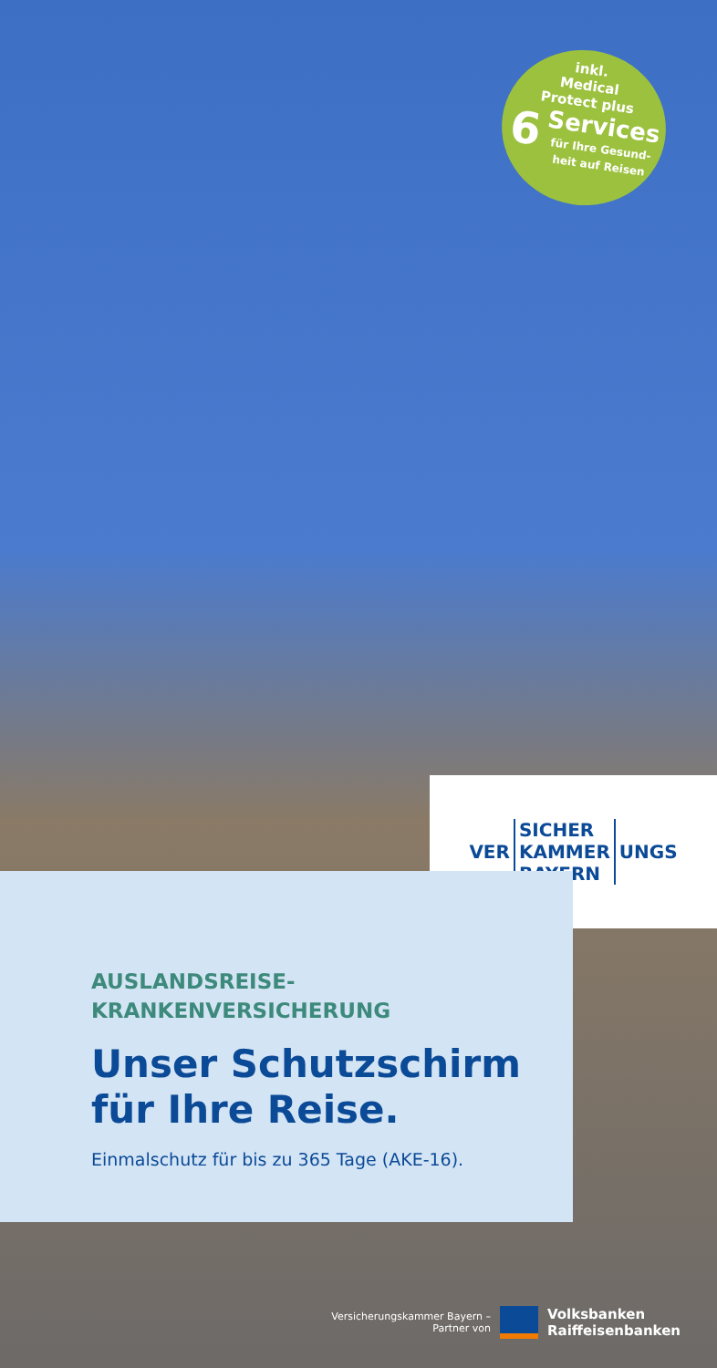inkl.
Medical
Protect plus
6 Services
für Ihre Gesund-
heit auf Reisen
VER
SICHER
KAMMER
BAYERN
UNGS
AUSLANDSREISE-
KRANKENVERSICHERUNG
Unser Schutzschirm
für Ihre Reise.
Einmalschutz für bis zu 365 Tage (AKE-16).
Versicherungskammer Bayern –
Partner von
Volksbanken
Raiffeisenbanken